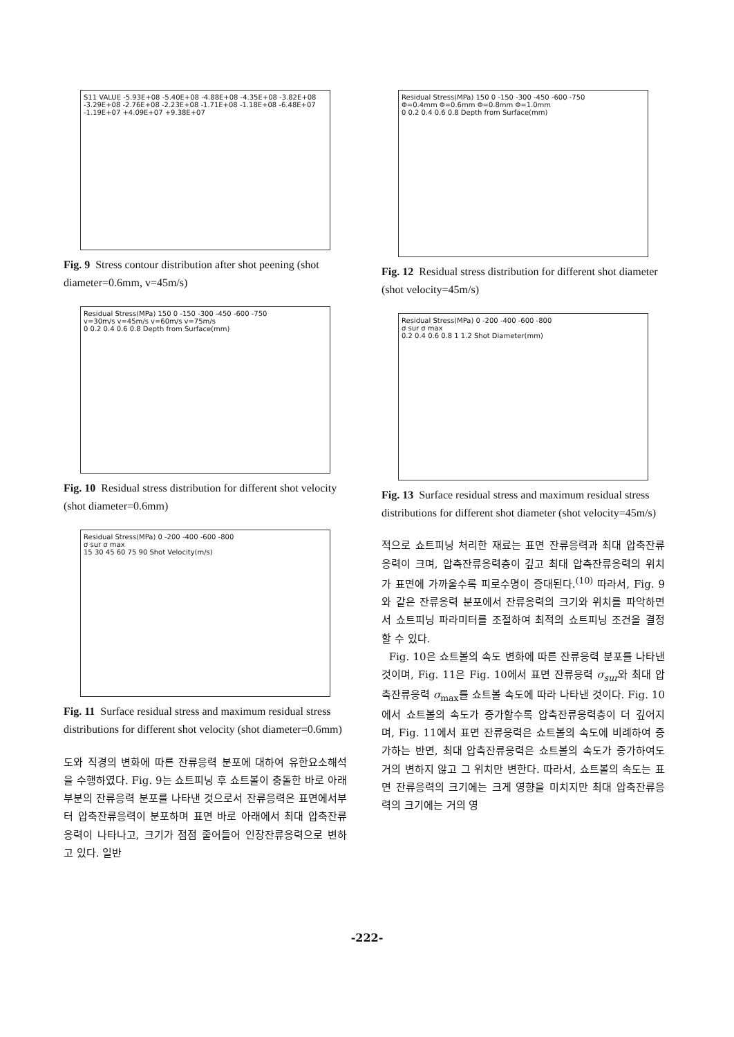S11 VALUE -5.93E+08 -5.40E+08 -4.88E+08 -4.35E+08 -3.82E+08 -3.29E+08 -2.76E+08 -2.23E+08 -1.71E+08 -1.18E+08 -6.48E+07 -1.19E+07 +4.09E+07 +9.38E+07
Fig. 9 Stress contour distribution after shot peening (shot diameter=0.6mm, v=45m/s)
Residual Stress(MPa) 150 0 -150 -300 -450 -600 -750
v=30m/s v=45m/s v=60m/s v=75m/s
0 0.2 0.4 0.6 0.8 Depth from Surface(mm)
Fig. 10 Residual stress distribution for different shot velocity (shot diameter=0.6mm)
Residual Stress(MPa) 0 -200 -400 -600 -800
σ sur σ max
15 30 45 60 75 90 Shot Velocity(m/s)
Fig. 11 Surface residual stress and maximum residual stress distributions for different shot velocity (shot diameter=0.6mm)
도와 직경의 변화에 따른 잔류응력 분포에 대하여 유한요소해석을 수행하였다. Fig. 9는 쇼트피닝 후 쇼트볼이 충돌한 바로 아래 부분의 잔류응력 분포를 나타낸 것으로서 잔류응력은 표면에서부터 압축잔류응력이 분포하며 표면 바로 아래에서 최대 압축잔류응력이 나타나고, 크기가 점점 줄어들어 인장잔류응력으로 변하고 있다. 일반
Residual Stress(MPa) 150 0 -150 -300 -450 -600 -750
Φ=0.4mm Φ=0.6mm Φ=0.8mm Φ=1.0mm
0 0.2 0.4 0.6 0.8 Depth from Surface(mm)
Fig. 12 Residual stress distribution for different shot diameter (shot velocity=45m/s)
Residual Stress(MPa) 0 -200 -400 -600 -800
σ sur σ max
0.2 0.4 0.6 0.8 1 1.2 Shot Diameter(mm)
Fig. 13 Surface residual stress and maximum residual stress distributions for different shot diameter (shot velocity=45m/s)
적으로 쇼트피닝 처리한 재료는 표면 잔류응력과 최대 압축잔류응력이 크며, 압축잔류응력층이 깊고 최대 압축잔류응력의 위치가 표면에 가까울수록 피로수명이 증대된다.<sup>(10)</sup> 따라서, Fig. 9와 같은 잔류응력 분포에서 잔류응력의 크기와 위치를 파악하면서 쇼트피닝 파라미터를 조절하여 최적의 쇼트피닝 조건을 결정할 수 있다.
Fig. 10은 쇼트볼의 속도 변화에 따른 잔류응력 분포를 나타낸 것이며, Fig. 11은 Fig. 10에서 표면 잔류응력 σ<sub>sur</sub>와 최대 압축잔류응력 σ<sub>max</sub>를 쇼트볼 속도에 따라 나타낸 것이다. Fig. 10에서 쇼트볼의 속도가 증가할수록 압축잔류응력층이 더 깊어지며, Fig. 11에서 표면 잔류응력은 쇼트볼의 속도에 비례하여 증가하는 반면, 최대 압축잔류응력은 쇼트볼의 속도가 증가하여도 거의 변하지 않고 그 위치만 변한다. 따라서, 쇼트볼의 속도는 표면 잔류응력의 크기에는 크게 영향을 미치지만 최대 압축잔류응력의 크기에는 거의 영
-222-